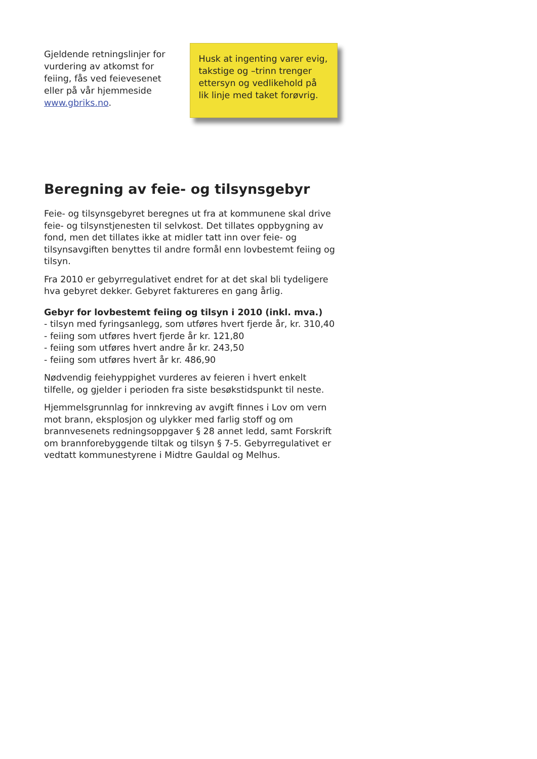Gjeldende retningslinjer for vurdering av atkomst for feiing, fås ved feievesenet eller på vår hjemmeside www.gbriks.no.
Husk at ingenting varer evig, takstige og –trinn trenger ettersyn og vedlikehold på lik linje med taket forøvrig.
Beregning av feie- og tilsynsgebyr
Feie- og tilsynsgebyret beregnes ut fra at kommunene skal drive feie- og tilsynstjenesten til selvkost. Det tillates oppbygning av fond, men det tillates ikke at midler tatt inn over feie- og tilsynsavgiften benyttes til andre formål enn lovbestemt feiing og tilsyn.
Fra 2010 er gebyrregulativet endret for at det skal bli tydeligere hva gebyret dekker. Gebyret faktureres en gang årlig.
Gebyr for lovbestemt feiing og tilsyn i 2010 (inkl. mva.)
- tilsyn med fyringsanlegg, som utføres hvert fjerde år, kr. 310,40
- feiing som utføres hvert fjerde år kr. 121,80
- feiing som utføres hvert andre år kr. 243,50
- feiing som utføres hvert år kr. 486,90
Nødvendig feiehyppighet vurderes av feieren i hvert enkelt tilfelle, og gjelder i perioden fra siste besøkstidspunkt til neste.
Hjemmelsgrunnlag for innkreving av avgift finnes i Lov om vern mot brann, eksplosjon og ulykker med farlig stoff og om brannvesenets redningsoppgaver § 28 annet ledd, samt Forskrift om brannforebyggende tiltak og tilsyn § 7-5. Gebyrregulativet er vedtatt kommunestyrene i Midtre Gauldal og Melhus.